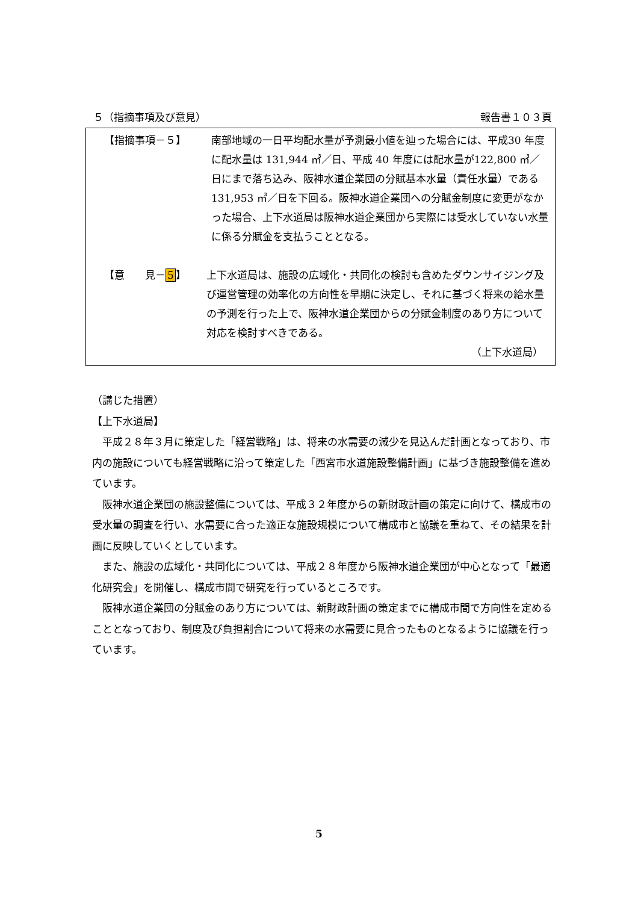５（指摘事項及び意見） 報告書１０３頁
【指摘事項－５】 南部地域の一日平均配水量が予測最小値を辿った場合には、平成30 年度に配水量は 131,944 ㎥／日、平成 40 年度には配水量が122,800 ㎥／日にまで落ち込み、阪神水道企業団の分賦基本水量（責任水量）である 131,953 ㎥／日を下回る。阪神水道企業団への分賦金制度に変更がなかった場合、上下水道局は阪神水道企業団から実際には受水していない水量に係る分賦金を支払うこととなる。
【意　　見－5】 上下水道局は、施設の広域化・共同化の検討も含めたダウンサイジング及び運営管理の効率化の方向性を早期に決定し、それに基づく将来の給水量の予測を行った上で、阪神水道企業団からの分賦金制度のあり方について対応を検討すべきである。
（上下水道局）
（講じた措置）
【上下水道局】
平成２８年３月に策定した「経営戦略」は、将来の水需要の減少を見込んだ計画となっており、市内の施設についても経営戦略に沿って策定した「西宮市水道施設整備計画」に基づき施設整備を進めています。
阪神水道企業団の施設整備については、平成３２年度からの新財政計画の策定に向けて、構成市の受水量の調査を行い、水需要に合った適正な施設規模について構成市と協議を重ねて、その結果を計画に反映していくとしています。
また、施設の広域化・共同化については、平成２８年度から阪神水道企業団が中心となって「最適化研究会」を開催し、構成市間で研究を行っているところです。
阪神水道企業団の分賦金のあり方については、新財政計画の策定までに構成市間で方向性を定めることとなっており、制度及び負担割合について将来の水需要に見合ったものとなるように協議を行っています。
5